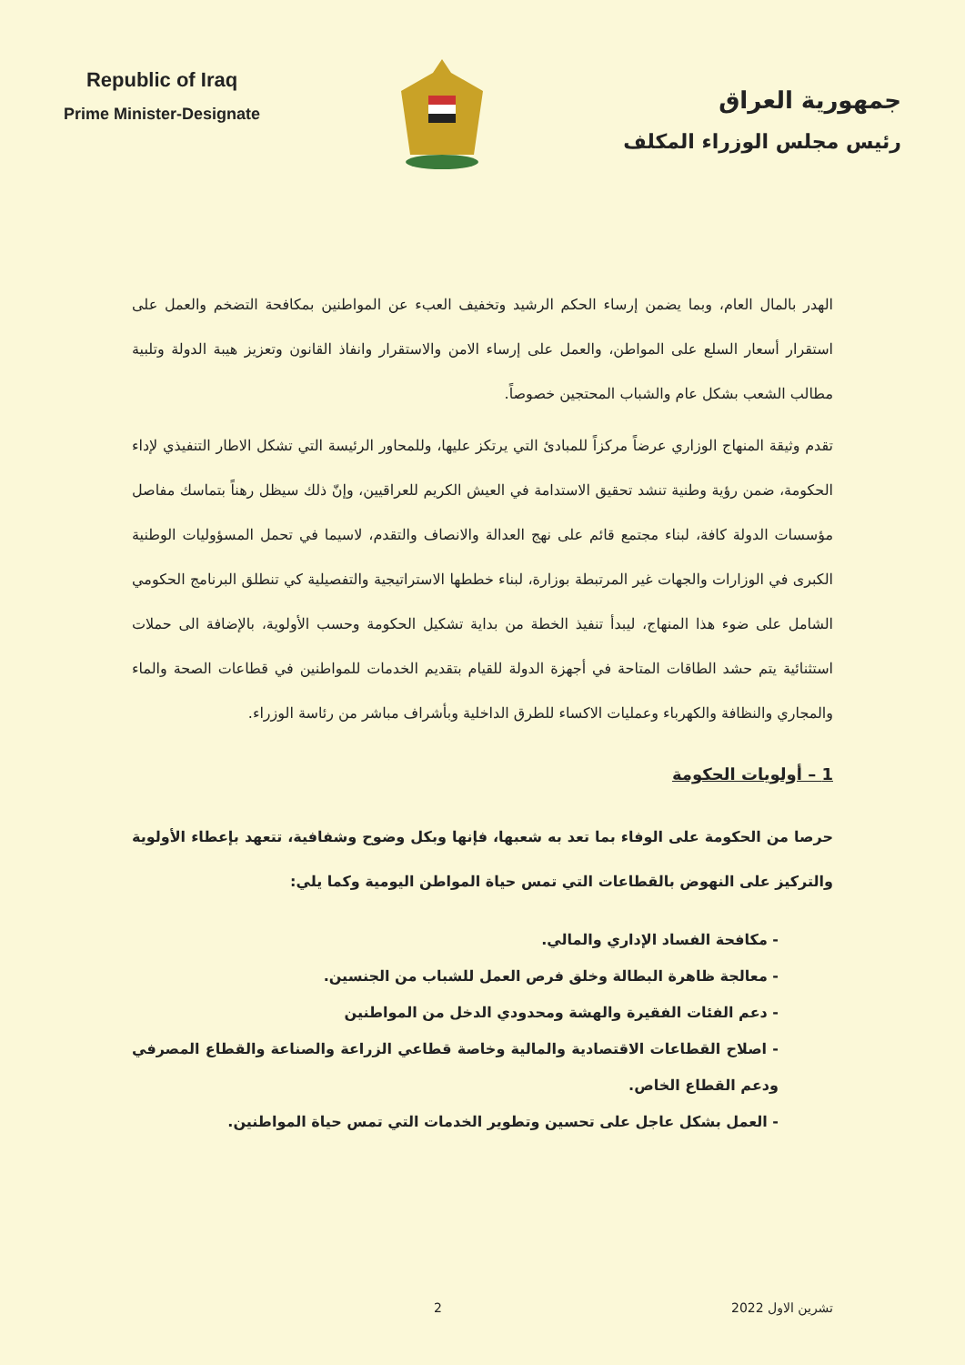Republic of Iraq
Prime Minister-Designate
جمهورية العراق
رئيس مجلس الوزراء المكلف
الهدر بالمال العام، وبما يضمن إرساء الحكم الرشيد وتخفيف العبء عن المواطنين بمكافحة التضخم والعمل على استقرار أسعار السلع على المواطن، والعمل على إرساء الامن والاستقرار وانفاذ القانون وتعزيز هيبة الدولة وتلبية مطالب الشعب بشكل عام والشباب المحتجين خصوصاً.
تقدم وثيقة المنهاج الوزاري عرضاً مركزاً للمبادئ التي يرتكز عليها، وللمحاور الرئيسة التي تشكل الاطار التنفيذي لإداء الحكومة، ضمن رؤية وطنية تنشد تحقيق الاستدامة في العيش الكريم للعراقيين، وإنّ ذلك سيظل رهناً بتماسك مفاصل مؤسسات الدولة كافة، لبناء مجتمع قائم على نهج العدالة والانصاف والتقدم، لاسيما في تحمل المسؤوليات الوطنية الكبرى في الوزارات والجهات غير المرتبطة بوزارة، لبناء خططها الاستراتيجية والتفصيلية كي تنطلق البرنامج الحكومي الشامل على ضوء هذا المنهاج، ليبدأ تنفيذ الخطة من بداية تشكيل الحكومة وحسب الأولوية، بالإضافة الى حملات استثنائية يتم حشد الطاقات المتاحة في أجهزة الدولة للقيام بتقديم الخدمات للمواطنين في قطاعات الصحة والماء والمجاري والنظافة والكهرباء وعمليات الاكساء للطرق الداخلية وبأشراف مباشر من رئاسة الوزراء.
1 – أولويات الحكومة
حرصا من الحكومة على الوفاء بما تعد به شعبها، فإنها وبكل وضوح وشفافية، تتعهد بإعطاء الأولوية والتركيز على النهوض بالقطاعات التي تمس حياة المواطن اليومية وكما يلي:
- مكافحة الفساد الإداري والمالي.
- معالجة ظاهرة البطالة وخلق فرص العمل للشباب من الجنسين.
- دعم الفئات الفقيرة والهشة ومحدودي الدخل من المواطنين
- اصلاح القطاعات الاقتصادية والمالية وخاصة قطاعي الزراعة والصناعة والقطاع المصرفي ودعم القطاع الخاص.
- العمل بشكل عاجل على تحسين وتطوير الخدمات التي تمس حياة المواطنين.
تشرين الاول 2022 2